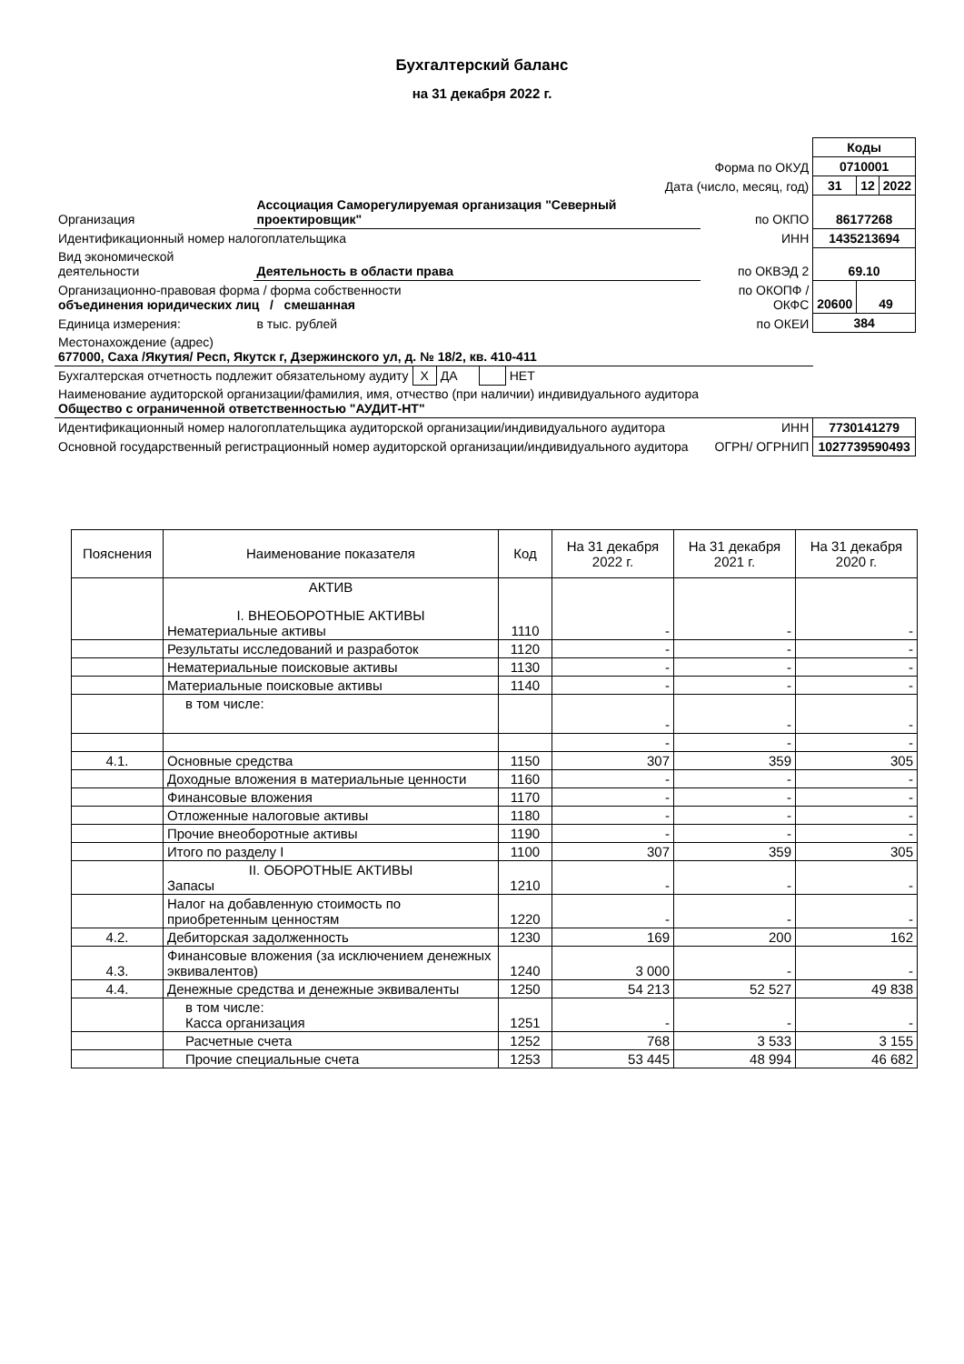Бухгалтерский баланс
на 31 декабря 2022 г.
| | | | Коды | | |
| Форма по ОКУД | | | 0710001 | | |
| Дата (число, месяц, год) | | | 31 | 12 | 2022 |
| Организация | Ассоциация Саморегулируемая организация "Северный проектировщик" | по ОКПО | 86177268 | | |
| Идентификационный номер налогоплательщика | | ИНН | 1435213694 | | |
| Вид экономической деятельности | Деятельность в области права | по ОКВЭД 2 | 69.10 | | |
| Организационно-правовая форма / форма собственности объединения юридических лиц / смешанная | | по ОКОПФ / ОКФС | 20600 | 49 | |
| Единица измерения: | в тыс. рублей | по ОКЕИ | 384 | | |
| Местонахождение (адрес) 677000, Саха /Якутия/ Респ, Якутск г, Дзержинского ул, д. № 18/2, кв. 410-411 | | | | | |
| Бухгалтерская отчетность подлежит обязательному аудиту X ДА НЕТ | | | | | |
| Наименование аудиторской организации/фамилия, имя, отчество (при наличии) индивидуального аудитора Общество с ограниченной ответственностью "АУДИТ-НТ" | | | | | |
| Идентификационный номер налогоплательщика аудиторской организации/индивидуального аудитора | | ИНН | 7730141279 | | |
| Основной государственный регистрационный номер аудиторской организации/индивидуального аудитора | | ОГРН/ ОГРНИП | 1027739590493 | | |
| Пояснения | Наименование показателя | Код | На 31 декабря 2022 г. | На 31 декабря 2021 г. | На 31 декабря 2020 г. |
| --- | --- | --- | --- | --- | --- |
| | АКТИВ I. ВНЕОБОРОТНЫЕ АКТИВЫ Нематериальные активы | 1110 | - | - | - |
| | Результаты исследований и разработок | 1120 | - | - | - |
| | Нематериальные поисковые активы | 1130 | - | - | - |
| | Материальные поисковые активы | 1140 | - | - | - |
| | в том числе: | | - | - | - |
| | | | - | - | - |
| 4.1. | Основные средства | 1150 | 307 | 359 | 305 |
| | Доходные вложения в материальные ценности | 1160 | - | - | - |
| | Финансовые вложения | 1170 | - | - | - |
| | Отложенные налоговые активы | 1180 | - | - | - |
| | Прочие внеоборотные активы | 1190 | - | - | - |
| | Итого по разделу I | 1100 | 307 | 359 | 305 |
| | II. ОБОРОТНЫЕ АКТИВЫ Запасы | 1210 | - | - | - |
| | Налог на добавленную стоимость по приобретенным ценностям | 1220 | - | - | - |
| 4.2. | Дебиторская задолженность | 1230 | 169 | 200 | 162 |
| 4.3. | Финансовые вложения (за исключением денежных эквивалентов) | 1240 | 3 000 | - | - |
| 4.4. | Денежные средства и денежные эквиваленты | 1250 | 54 213 | 52 527 | 49 838 |
| | в том числе: Касса организация | 1251 | - | - | - |
| | Расчетные счета | 1252 | 768 | 3 533 | 3 155 |
| | Прочие специальные счета | 1253 | 53 445 | 48 994 | 46 682 |